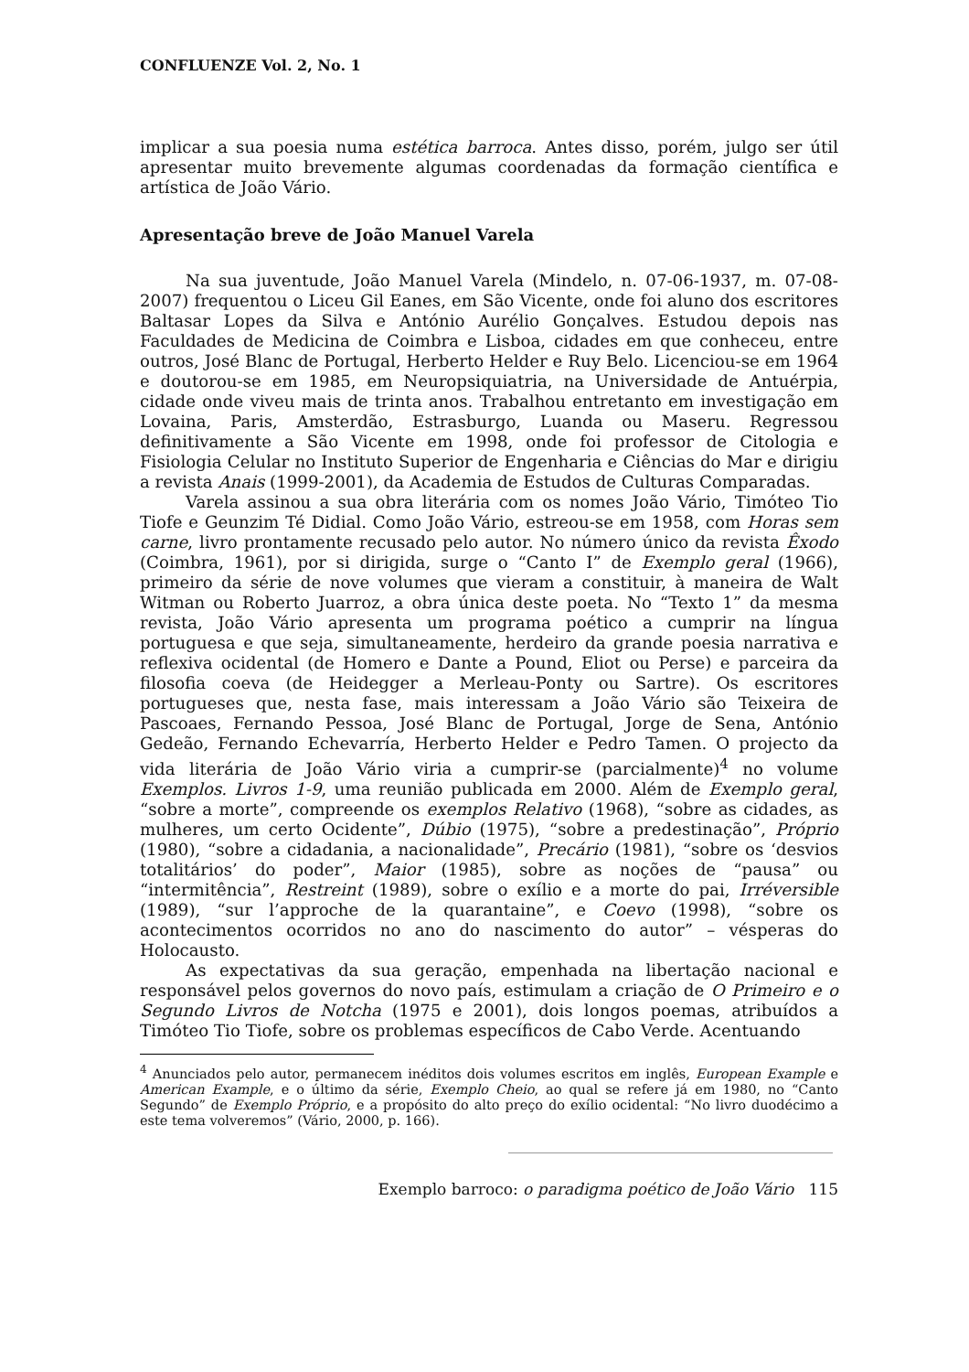CONFLUENZE Vol. 2, No. 1
implicar a sua poesia numa estética barroca. Antes disso, porém, julgo ser útil apresentar muito brevemente algumas coordenadas da formação científica e artística de João Vário.
Apresentação breve de João Manuel Varela
Na sua juventude, João Manuel Varela (Mindelo, n. 07-06-1937, m. 07-08-2007) frequentou o Liceu Gil Eanes, em São Vicente, onde foi aluno dos escritores Baltasar Lopes da Silva e António Aurélio Gonçalves. Estudou depois nas Faculdades de Medicina de Coimbra e Lisboa, cidades em que conheceu, entre outros, José Blanc de Portugal, Herberto Helder e Ruy Belo. Licenciou-se em 1964 e doutorou-se em 1985, em Neuropsiquiatria, na Universidade de Antuérpia, cidade onde viveu mais de trinta anos. Trabalhou entretanto em investigação em Lovaina, Paris, Amsterdão, Estrasburgo, Luanda ou Maseru. Regressou definitivamente a São Vicente em 1998, onde foi professor de Citologia e Fisiologia Celular no Instituto Superior de Engenharia e Ciências do Mar e dirigiu a revista Anais (1999-2001), da Academia de Estudos de Culturas Comparadas.
Varela assinou a sua obra literária com os nomes João Vário, Timóteo Tio Tiofe e Geunzim Té Didial. Como João Vário, estreou-se em 1958, com Horas sem carne, livro prontamente recusado pelo autor. No número único da revista Êxodo (Coimbra, 1961), por si dirigida, surge o “Canto I” de Exemplo geral (1966), primeiro da série de nove volumes que vieram a constituir, à maneira de Walt Witman ou Roberto Juarroz, a obra única deste poeta. No “Texto 1” da mesma revista, João Vário apresenta um programa poético a cumprir na língua portuguesa e que seja, simultaneamente, herdeiro da grande poesia narrativa e reflexiva ocidental (de Homero e Dante a Pound, Eliot ou Perse) e parceira da filosofia coeva (de Heidegger a Merleau-Ponty ou Sartre). Os escritores portugueses que, nesta fase, mais interessam a João Vário são Teixeira de Pascoaes, Fernando Pessoa, José Blanc de Portugal, Jorge de Sena, António Gedeão, Fernando Echevarría, Herberto Helder e Pedro Tamen. O projecto da vida literária de João Vário viria a cumprir-se (parcialmente)<sup>4</sup> no volume Exemplos. Livros 1-9, uma reunião publicada em 2000. Além de Exemplo geral, “sobre a morte”, compreende os exemplos Relativo (1968), “sobre as cidades, as mulheres, um certo Ocidente”, Dúbio (1975), “sobre a predestinação”, Próprio (1980), “sobre a cidadania, a nacionalidade”, Precário (1981), “sobre os ‘desvios totalitários’ do poder”, Maior (1985), sobre as noções de “pausa” ou “intermitência”, Restreint (1989), sobre o exílio e a morte do pai, Irréversible (1989), “sur l’approche de la quarantaine”, e Coevo (1998), “sobre os acontecimentos ocorridos no ano do nascimento do autor” – vésperas do Holocausto.
As expectativas da sua geração, empenhada na libertação nacional e responsável pelos governos do novo país, estimulam a criação de O Primeiro e o Segundo Livros de Notcha (1975 e 2001), dois longos poemas, atribuídos a Timóteo Tio Tiofe, sobre os problemas específicos de Cabo Verde. Acentuando
<sup>4</sup> Anunciados pelo autor, permanecem inéditos dois volumes escritos em inglês, European Example e American Example, e o último da série, Exemplo Cheio, ao qual se refere já em 1980, no “Canto Segundo” de Exemplo Próprio, e a propósito do alto preço do exílio ocidental: “No livro duodécimo a este tema volveremos” (Vário, 2000, p. 166).
Exemplo barroco: o paradigma poético de João Vário 115